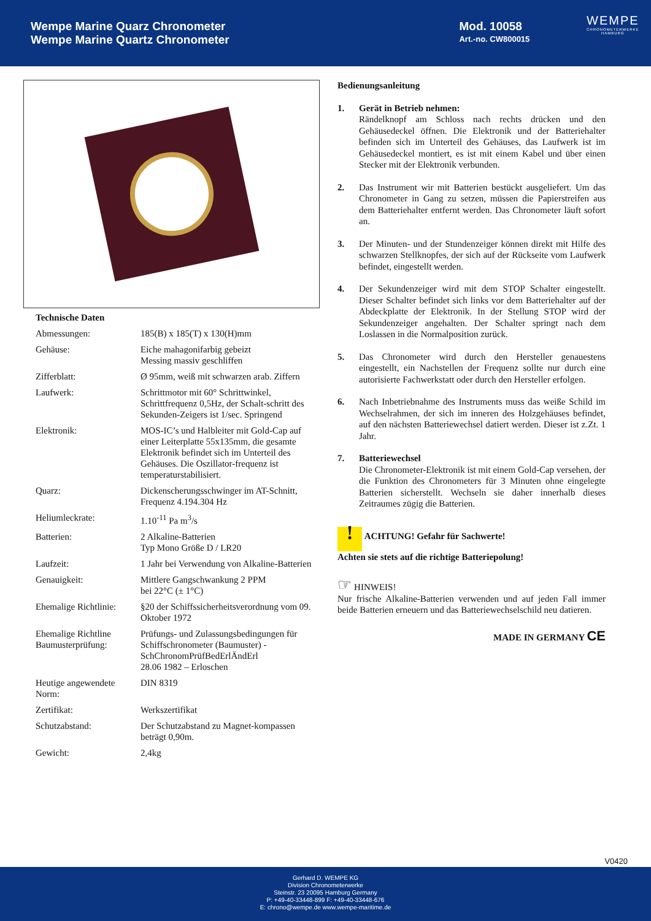Wempe Marine Quarz Chronometer
Wempe Marine Quartz Chronometer
Mod. 10058
Art.-no. CW800015
WEMPE
CHRONOMETERWERKE HAMBURG
| Technische Daten | |
| Abmessungen: | 185(B) x 185(T) x 130(H)mm |
| Gehäuse: | Eiche mahagonifarbig gebeizt Messing massiv geschliffen |
| Zifferblatt: | Ø 95mm, weiß mit schwarzen arab. Ziffern |
| Laufwerk: | Schrittmotor mit 60° Schrittwinkel, Schrittfrequenz 0,5Hz, der Schalt-schritt des Sekunden-Zeigers ist 1/sec. Springend |
| Elektronik: | MOS-IC’s und Halbleiter mit Gold-Cap auf einer Leiterplatte 55x135mm, die gesamte Elektronik befindet sich im Unterteil des Gehäuses. Die Oszillator-frequenz ist temperaturstabilisiert. |
| Quarz: | Dickenscherungsschwinger im AT-Schnitt, Frequenz 4.194.304 Hz |
| Heliumleckrate: | 1.10<sup>-11</sup> Pa m<sup>3</sup>/s |
| Batterien: | 2 Alkaline-Batterien Typ Mono Größe D / LR20 |
| Laufzeit: | 1 Jahr bei Verwendung von Alkaline-Batterien |
| Genauigkeit: | Mittlere Gangschwankung 2 PPM bei 22°C (± 1°C) |
| Ehemalige Richtlinie: | §20 der Schiffssicherheitsverordnung vom 09. Oktober 1972 |
| Ehemalige Richtline Baumusterprüfung: | Prüfungs- und Zulassungsbedingungen für Schiffschronometer (Baumuster) - SchChronomPrüfBedErlÄndErl 28.06 1982 – Erloschen |
| Heutige angewendete Norm: | DIN 8319 |
| Zertifikat: | Werkszertifikat |
| Schutzabstand: | Der Schutzabstand zu Magnet-kompassen beträgt 0,90m. |
| Gewicht: | 2,4kg |
Bedienungsanleitung
1. Gerät in Betrieb nehmen:
Rändelknopf am Schloss nach rechts drücken und den Gehäusedeckel öffnen. Die Elektronik und der Batteriehalter befinden sich im Unterteil des Gehäuses, das Laufwerk ist im Gehäusedeckel montiert, es ist mit einem Kabel und über einen Stecker mit der Elektronik verbunden.
2. Das Instrument wir mit Batterien bestückt ausgeliefert. Um das Chronometer in Gang zu setzen, müssen die Papierstreifen aus dem Batteriehalter entfernt werden. Das Chronometer läuft sofort an.
3. Der Minuten- und der Stundenzeiger können direkt mit Hilfe des schwarzen Stellknopfes, der sich auf der Rückseite vom Laufwerk befindet, eingestellt werden.
4. Der Sekundenzeiger wird mit dem STOP Schalter eingestellt. Dieser Schalter befindet sich links vor dem Batteriehalter auf der Abdeckplatte der Elektronik. In der Stellung STOP wird der Sekundenzeiger angehalten. Der Schalter springt nach dem Loslassen in die Normalposition zurück.
5. Das Chronometer wird durch den Hersteller genauestens eingestellt, ein Nachstellen der Frequenz sollte nur durch eine autorisierte Fachwerkstatt oder durch den Hersteller erfolgen.
6. Nach Inbetriebnahme des Instruments muss das weiße Schild im Wechselrahmen, der sich im inneren des Holzgehäuses befindet, auf den nächsten Batteriewechsel datiert werden. Dieser ist z.Zt. 1 Jahr.
7. Batteriewechsel
Die Chronometer-Elektronik ist mit einem Gold-Cap versehen, der die Funktion des Chronometers für 3 Minuten ohne eingelegte Batterien sicherstellt. Wechseln sie daher innerhalb dieses Zeitraumes zügig die Batterien.
! ACHTUNG! Gefahr für Sachwerte!
Achten sie stets auf die richtige Batteriepolung!
☞ HINWEIS!
Nur frische Alkaline-Batterien verwenden und auf jeden Fall immer beide Batterien erneuern und das Batteriewechselschild neu datieren.
MADE IN GERMANY CE
V0420
Gerhard D. WEMPE KG
Division Chronometerwerke
Steinstr. 23 20095 Hamburg Germany
P: +49-40-33448-899 F: +49-40-33448-676
E: chrono@wempe.de www.wempe-maritime.de